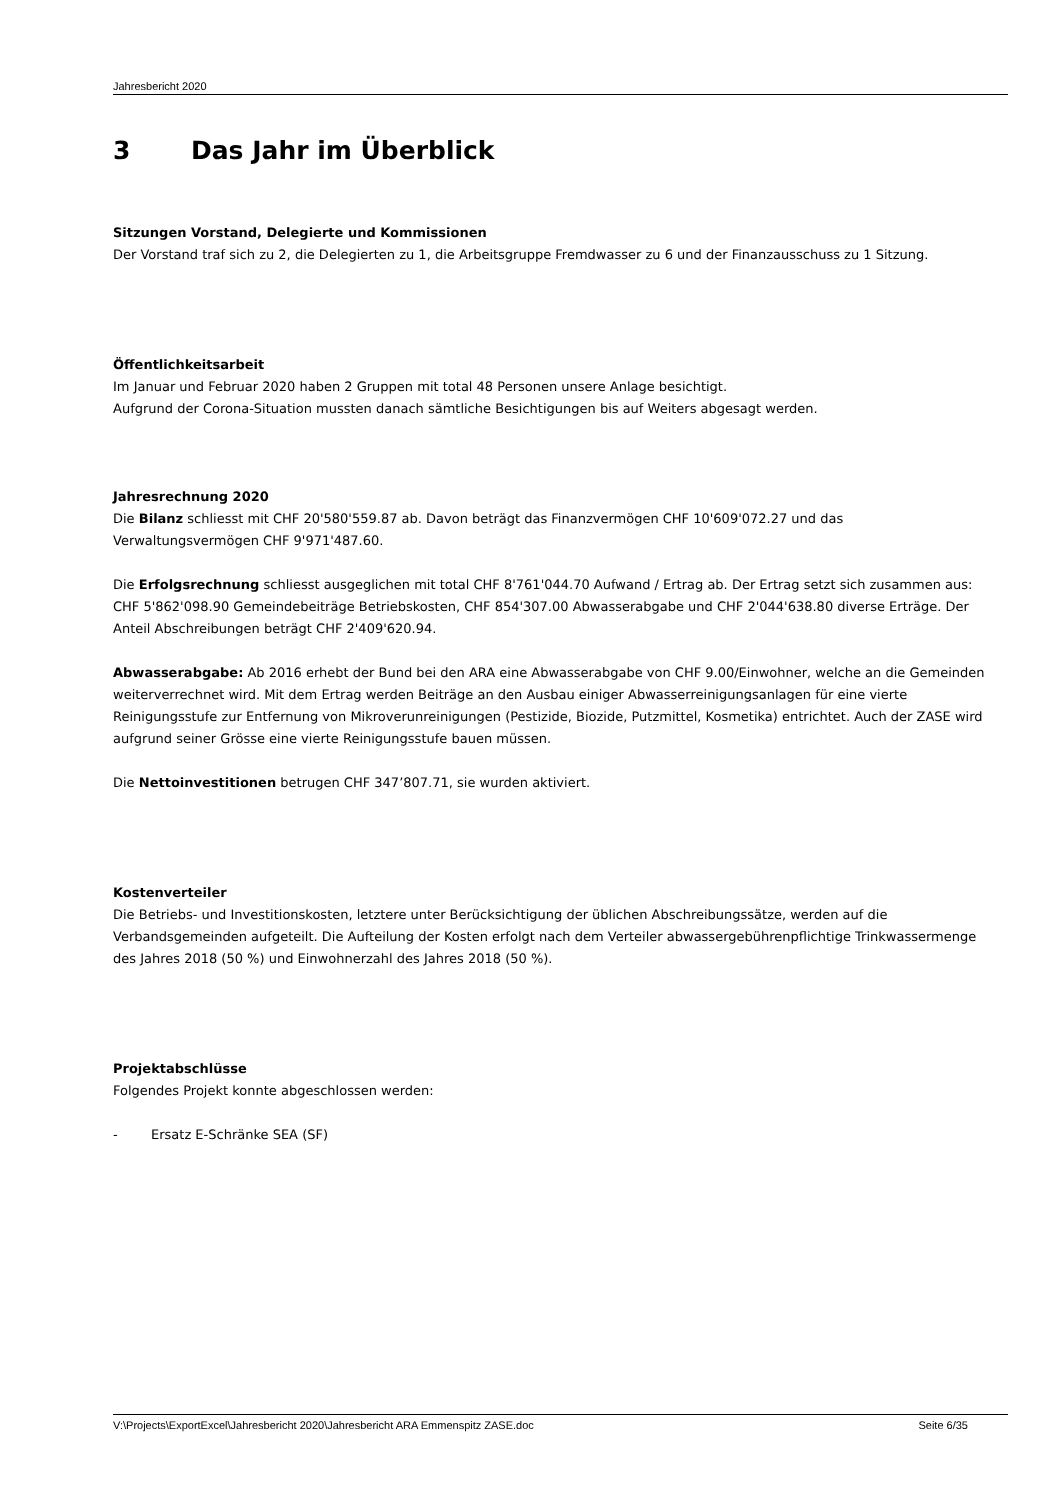Jahresbericht 2020
3 Das Jahr im Überblick
Sitzungen Vorstand, Delegierte und Kommissionen
Der Vorstand traf sich zu 2, die Delegierten zu 1, die Arbeitsgruppe Fremdwasser zu 6 und der Finanzausschuss zu 1 Sitzung.
Öffentlichkeitsarbeit
Im Januar und Februar 2020 haben 2 Gruppen mit total 48 Personen unsere Anlage besichtigt.
Aufgrund der Corona-Situation mussten danach sämtliche Besichtigungen bis auf Weiters abgesagt werden.
Jahresrechnung 2020
Die Bilanz schliesst mit CHF 20'580'559.87 ab. Davon beträgt das Finanzvermögen CHF 10'609'072.27 und das Verwaltungsvermögen CHF 9'971'487.60.
Die Erfolgsrechnung schliesst ausgeglichen mit total CHF 8'761'044.70 Aufwand / Ertrag ab. Der Ertrag setzt sich zusammen aus: CHF 5'862'098.90 Gemeindebeiträge Betriebskosten, CHF 854'307.00 Abwasserabgabe und CHF 2'044'638.80 diverse Erträge. Der Anteil Abschreibungen beträgt CHF 2'409'620.94.
Abwasserabgabe: Ab 2016 erhebt der Bund bei den ARA eine Abwasserabgabe von CHF 9.00/Einwohner, welche an die Gemeinden weiterverrechnet wird. Mit dem Ertrag werden Beiträge an den Ausbau einiger Abwasserreinigungsanlagen für eine vierte Reinigungsstufe zur Entfernung von Mikroverunreinigungen (Pestizide, Biozide, Putzmittel, Kosmetika) entrichtet. Auch der ZASE wird aufgrund seiner Grösse eine vierte Reinigungsstufe bauen müssen.
Die Nettoinvestitionen betrugen CHF 347’807.71, sie wurden aktiviert.
Kostenverteiler
Die Betriebs- und Investitionskosten, letztere unter Berücksichtigung der üblichen Abschreibungssätze, werden auf die Verbandsgemeinden aufgeteilt. Die Aufteilung der Kosten erfolgt nach dem Verteiler abwassergebührenpflichtige Trinkwassermenge des Jahres 2018 (50 %) und Einwohnerzahl des Jahres 2018 (50 %).
Projektabschlüsse
Folgendes Projekt konnte abgeschlossen werden:
- Ersatz E-Schränke SEA (SF)
V:\Projects\ExportExcel\Jahresbericht 2020\Jahresbericht ARA Emmenspitz ZASE.doc Seite 6/35